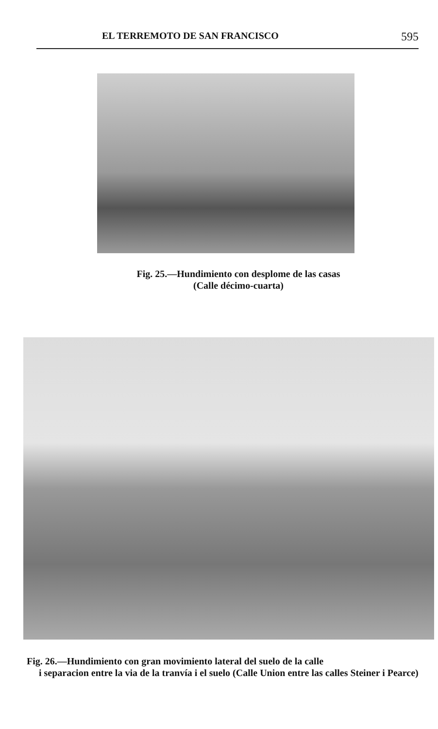EL TERREMOTO DE SAN FRANCISCO 595
Fig. 25.—Hundimiento con desplome de las casas
(Calle décimo-cuarta)
Fig. 26.—Hundimiento con gran movimiento lateral del suelo de la calle
i separacion entre la via de la tranvía i el suelo (Calle Union entre las calles Steiner i Pearce)